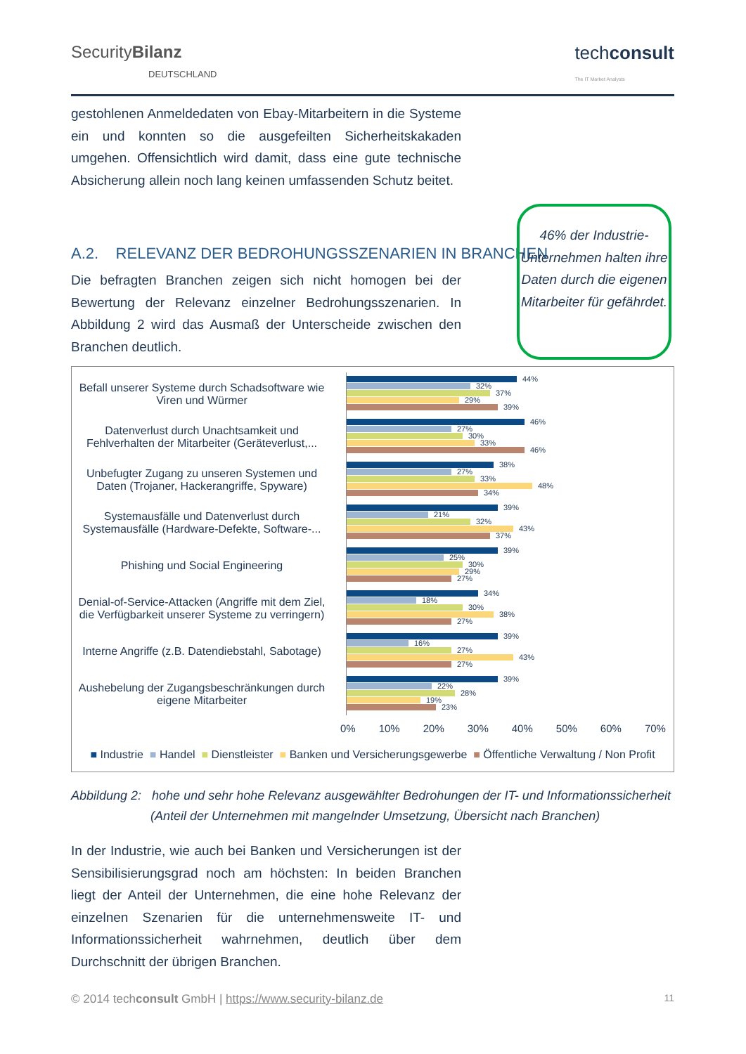SecurityBilanz
DEUTSCHLAND
techconsult
The IT Market Analysts
gestohlenen Anmeldedaten von Ebay-Mitarbeitern in die Systeme ein und konnten so die ausgefeilten Sicherheitskakaden umgehen. Offensichtlich wird damit, dass eine gute technische Absicherung allein noch lang keinen umfassenden Schutz beitet.
A.2. RELEVANZ DER BEDROHUNGSSZENARIEN IN BRANCHEN
Die befragten Branchen zeigen sich nicht homogen bei der Bewertung der Relevanz einzelner Bedrohungsszenarien. In Abbildung 2 wird das Ausmaß der Unterscheide zwischen den Branchen deutlich.
46% der Industrie-Unternehmen halten ihre Daten durch die eigenen Mitarbeiter für gefährdet.
Befall unserer Systeme durch Schadsoftware wie Viren und Würmer
44%
32%
37%
29%
39%
Datenverlust durch Unachtsamkeit und Fehlverhalten der Mitarbeiter (Geräteverlust,...
46%
27%
30%
33%
46%
Unbefugter Zugang zu unseren Systemen und Daten (Trojaner, Hackerangriffe, Spyware)
38%
27%
33%
48%
34%
Systemausfälle und Datenverlust durch Systemausfälle (Hardware-Defekte, Software-...
39%
21%
32%
43%
37%
Phishing und Social Engineering
39%
25%
30%
29%
27%
Denial-of-Service-Attacken (Angriffe mit dem Ziel, die Verfügbarkeit unserer Systeme zu verringern)
34%
18%
30%
38%
27%
Interne Angriffe (z.B. Datendiebstahl, Sabotage)
39%
16%
27%
43%
27%
Aushebelung der Zugangsbeschränkungen durch eigene Mitarbeiter
39%
22%
28%
19%
23%
0% 10% 20% 30% 40% 50% 60% 70%
■ Industrie ■ Handel ■ Dienstleister ■ Banken und Versicherungsgewerbe ■ Öffentliche Verwaltung / Non Profit
Abbildung 2: hohe und sehr hohe Relevanz ausgewählter Bedrohungen der IT- und Informationssicherheit
(Anteil der Unternehmen mit mangelnder Umsetzung, Übersicht nach Branchen)
In der Industrie, wie auch bei Banken und Versicherungen ist der Sensibilisierungsgrad noch am höchsten: In beiden Branchen liegt der Anteil der Unternehmen, die eine hohe Relevanz der einzelnen Szenarien für die unternehmensweite IT- und Informationssicherheit wahrnehmen, deutlich über dem Durchschnitt der übrigen Branchen.
© 2014 techconsult GmbH | https://www.security-bilanz.de 11